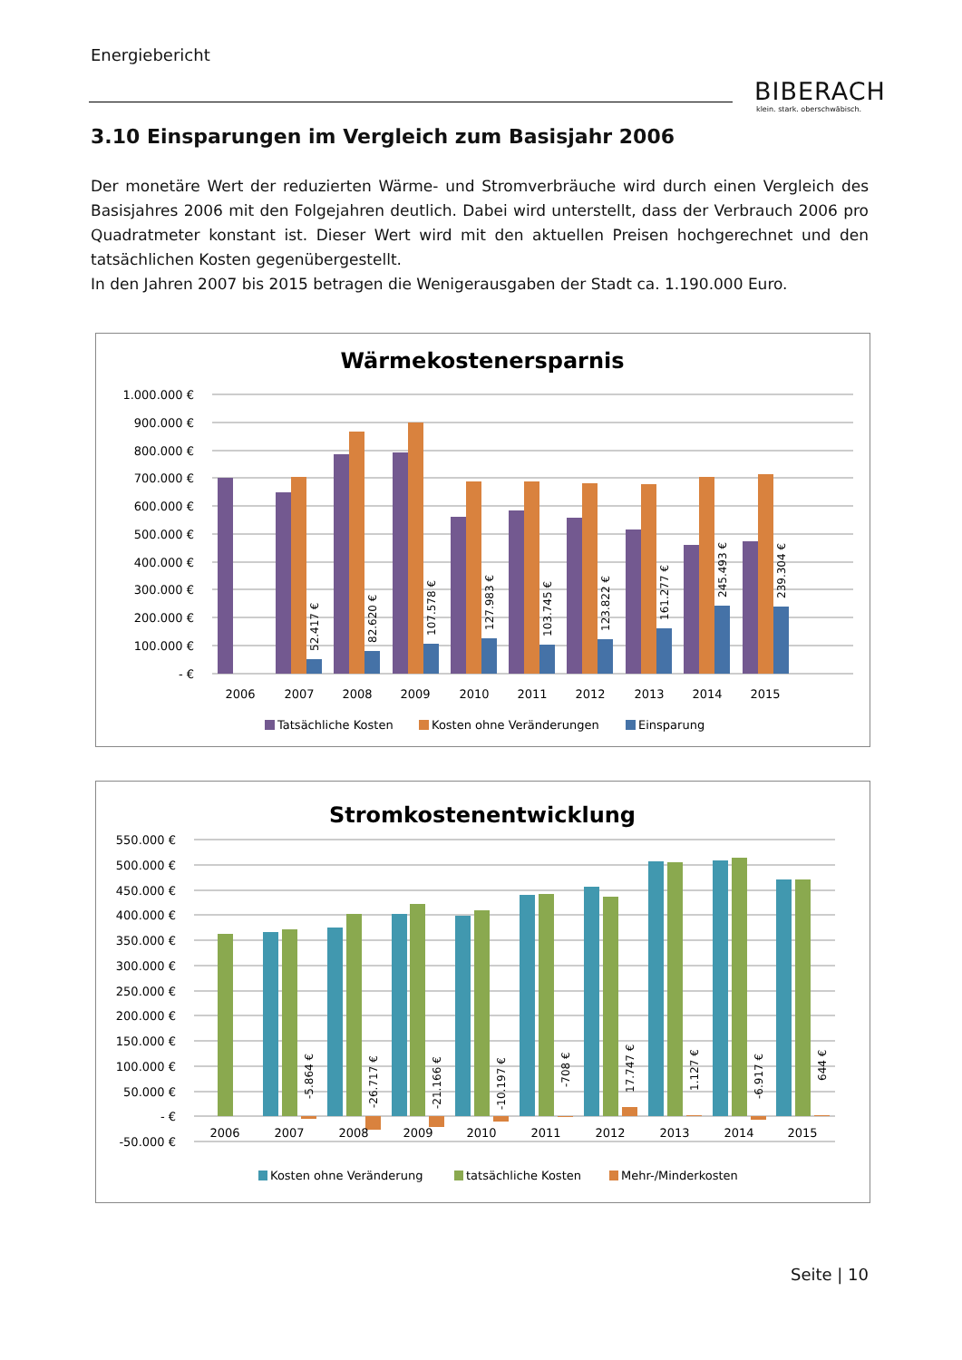Energiebericht
BIBERACH
klein. stark. oberschwäbisch.
3.10 Einsparungen im Vergleich zum Basisjahr 2006
Der monetäre Wert der reduzierten Wärme- und Stromverbräuche wird durch einen Vergleich des Basisjahres 2006 mit den Folgejahren deutlich. Dabei wird unterstellt, dass der Verbrauch 2006 pro Quadratmeter konstant ist. Dieser Wert wird mit den aktuellen Preisen hochgerechnet und den tatsächlichen Kosten gegenübergestellt.
In den Jahren 2007 bis 2015 betragen die Wenigerausgaben der Stadt ca. 1.190.000 Euro.
Wärmekostenersparnis
1.000.000 €
900.000 €
800.000 €
700.000 €
600.000 €
500.000 €
400.000 €
300.000 €
200.000 €
100.000 €
- €
52.417 €
82.620 €
107.578 €
127.983 €
103.745 €
123.822 €
161.277 €
245.493 €
239.304 €
2006
2007
2008
2009
2010
2011
2012
2013
2014
2015
Tatsächliche Kosten
Kosten ohne Veränderungen
Einsparung
Stromkostenentwicklung
550.000 €
500.000 €
450.000 €
400.000 €
350.000 €
300.000 €
250.000 €
200.000 €
150.000 €
100.000 €
50.000 €
- €
-50.000 €
-5.864 €
-26.717 €
-21.166 €
-10.197 €
-708 €
17.747 €
1.127 €
-6.917 €
644 €
2006
2007
2008
2009
2010
2011
2012
2013
2014
2015
Kosten ohne Veränderung
tatsächliche Kosten
Mehr-/Minderkosten
Seite | 10